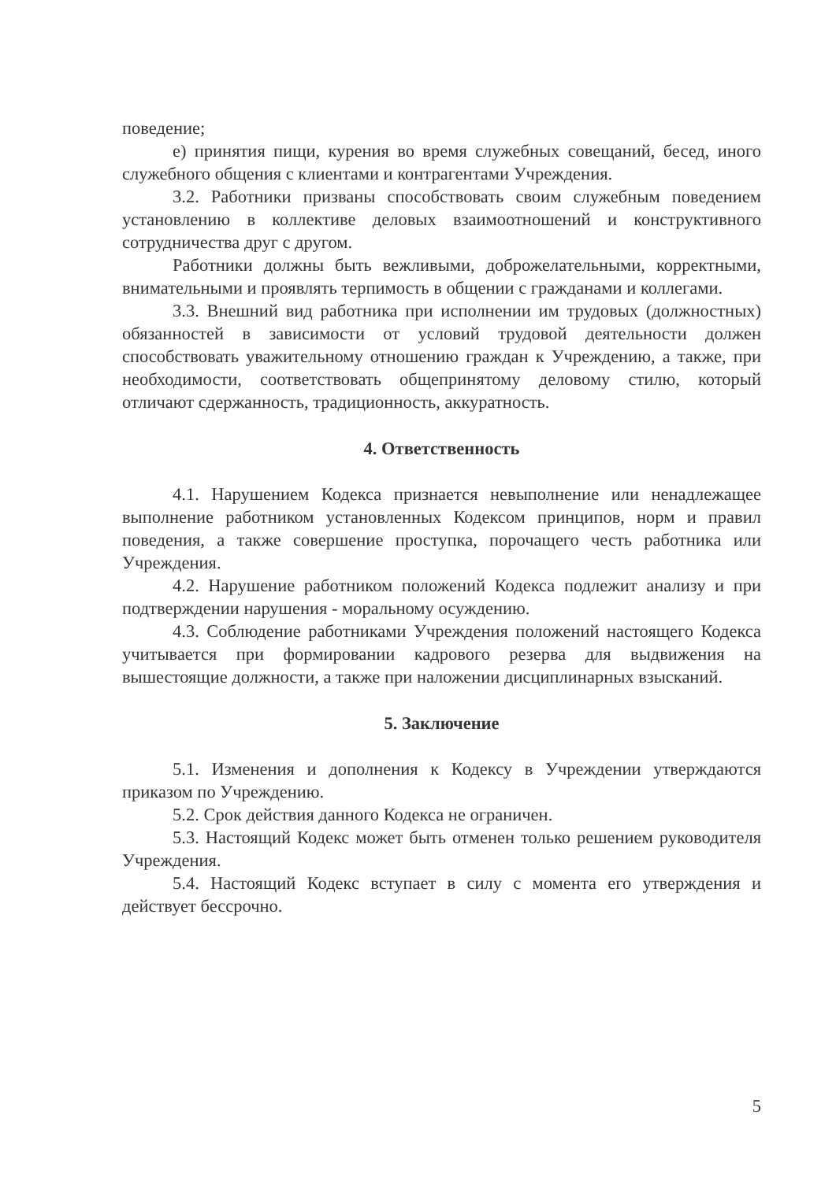поведение;
е) принятия пищи, курения во время служебных совещаний, бесед, иного служебного общения с клиентами и контрагентами Учреждения.
3.2. Работники призваны способствовать своим служебным поведением установлению в коллективе деловых взаимоотношений и конструктивного сотрудничества друг с другом.
Работники должны быть вежливыми, доброжелательными, корректными, внимательными и проявлять терпимость в общении с гражданами и коллегами.
3.3. Внешний вид работника при исполнении им трудовых (должностных) обязанностей в зависимости от условий трудовой деятельности должен способствовать уважительному отношению граждан к Учреждению, а также, при необходимости, соответствовать общепринятому деловому стилю, который отличают сдержанность, традиционность, аккуратность.
4. Ответственность
4.1. Нарушением Кодекса признается невыполнение или ненадлежащее выполнение работником установленных Кодексом принципов, норм и правил поведения, а также совершение проступка, порочащего честь работника или Учреждения.
4.2. Нарушение работником положений Кодекса подлежит анализу и при подтверждении нарушения - моральному осуждению.
4.3. Соблюдение работниками Учреждения положений настоящего Кодекса учитывается при формировании кадрового резерва для выдвижения на вышестоящие должности, а также при наложении дисциплинарных взысканий.
5. Заключение
5.1. Изменения и дополнения к Кодексу в Учреждении утверждаются приказом по Учреждению.
5.2. Срок действия данного Кодекса не ограничен.
5.3. Настоящий Кодекс может быть отменен только решением руководителя Учреждения.
5.4. Настоящий Кодекс вступает в силу с момента его утверждения и действует бессрочно.
5